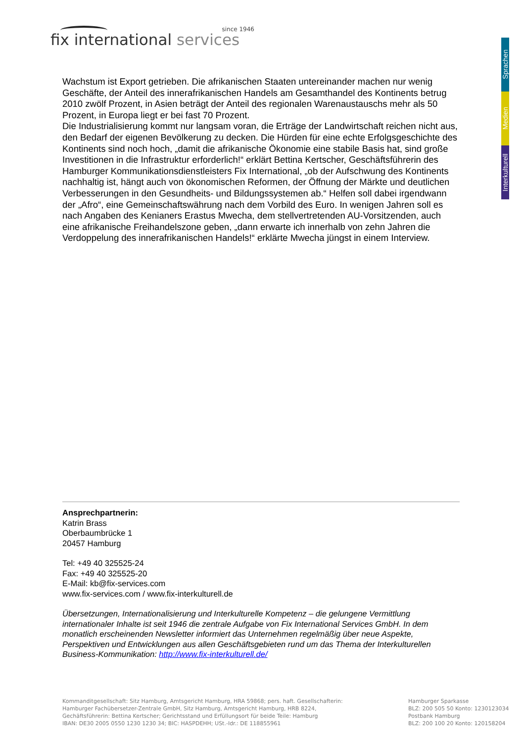since 1946
fix international services
Sprachen
Medien
Interkulturell
Wachstum ist Export getrieben. Die afrikanischen Staaten untereinander machen nur wenig Geschäfte, der Anteil des innerafrikanischen Handels am Gesamthandel des Kontinents betrug 2010 zwölf Prozent, in Asien beträgt der Anteil des regionalen Warenaustauschs mehr als 50 Prozent, in Europa liegt er bei fast 70 Prozent.
Die Industrialisierung kommt nur langsam voran, die Erträge der Landwirtschaft reichen nicht aus, den Bedarf der eigenen Bevölkerung zu decken. Die Hürden für eine echte Erfolgsgeschichte des Kontinents sind noch hoch, „damit die afrikanische Ökonomie eine stabile Basis hat, sind große Investitionen in die Infrastruktur erforderlich!“ erklärt Bettina Kertscher, Geschäftsführerin des Hamburger Kommunikationsdienstleisters Fix International, „ob der Aufschwung des Kontinents nachhaltig ist, hängt auch von ökonomischen Reformen, der Öffnung der Märkte und deutlichen Verbesserungen in den Gesundheits- und Bildungssystemen ab.“ Helfen soll dabei irgendwann der „Afro“, eine Gemeinschaftswährung nach dem Vorbild des Euro. In wenigen Jahren soll es nach Angaben des Kenianers Erastus Mwecha, dem stellvertretenden AU-Vorsitzenden, auch eine afrikanische Freihandelszone geben, „dann erwarte ich innerhalb von zehn Jahren die Verdoppelung des innerafrikanischen Handels!“ erklärte Mwecha jüngst in einem Interview.
Ansprechpartnerin:
Katrin Brass
Oberbaumbrücke 1
20457 Hamburg
Tel: +49 40 325525-24
Fax: +49 40 325525-20
E-Mail: kb@fix-services.com
www.fix-services.com / www.fix-interkulturell.de
Übersetzungen, Internationalisierung und Interkulturelle Kompetenz – die gelungene Vermittlung internationaler Inhalte ist seit 1946 die zentrale Aufgabe von Fix International Services GmbH. In dem monatlich erscheinenden Newsletter informiert das Unternehmen regelmäßig über neue Aspekte, Perspektiven und Entwicklungen aus allen Geschäftsgebieten rund um das Thema der Interkulturellen Business-Kommunikation: http://www.fix-interkulturell.de/
Kommanditgesellschaft: Sitz Hamburg, Amtsgericht Hamburg, HRA 59868; pers. haft. Gesellschafterin:
Hamburger Fachübersetzer-Zentrale GmbH, Sitz Hamburg, Amtsgericht Hamburg, HRB 8224,
Gechäftsführerin: Bettina Kertscher; Gerichtsstand und Erfüllungsort für beide Teile: Hamburg
IBAN: DE30 2005 0550 1230 1230 34; BIC: HASPDEHH; USt.-Idr.: DE 118855961
Hamburger Sparkasse
BLZ: 200 505 50 Konto: 1230123034
Postbank Hamburg
BLZ: 200 100 20 Konto: 120158204